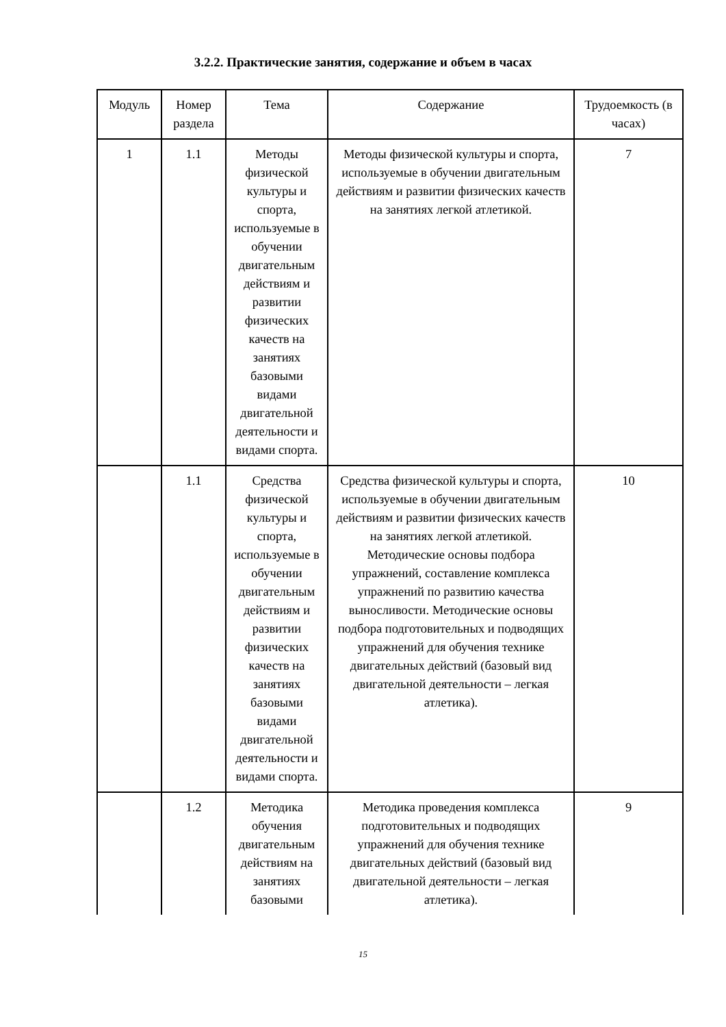3.2.2. Практические занятия, содержание и объем в часах
| Модуль | Номер раздела | Тема | Содержание | Трудоемкость (в часах) |
| --- | --- | --- | --- | --- |
| 1 | 1.1 | Методы физической культуры и спорта, используемые в обучении двигательным действиям и развитии физических качеств на занятиях базовыми видами двигательной деятельности и видами спорта. | Методы физической культуры и спорта, используемые в обучении двигательным действиям и развитии физических качеств на занятиях легкой атлетикой. | 7 |
| | 1.1 | Средства физической культуры и спорта, используемые в обучении двигательным действиям и развитии физических качеств на занятиях базовыми видами двигательной деятельности и видами спорта. | Средства физической культуры и спорта, используемые в обучении двигательным действиям и развитии физических качеств на занятиях легкой атлетикой. Методические основы подбора упражнений, составление комплекса упражнений по развитию качества выносливости. Методические основы подбора подготовительных и подводящих упражнений для обучения технике двигательных действий (базовый вид двигательной деятельности – легкая атлетика). | 10 |
| | 1.2 | Методика обучения двигательным действиям на занятиях базовыми | Методика проведения комплекса подготовительных и подводящих упражнений для обучения технике двигательных действий (базовый вид двигательной деятельности – легкая атлетика). | 9 |
15